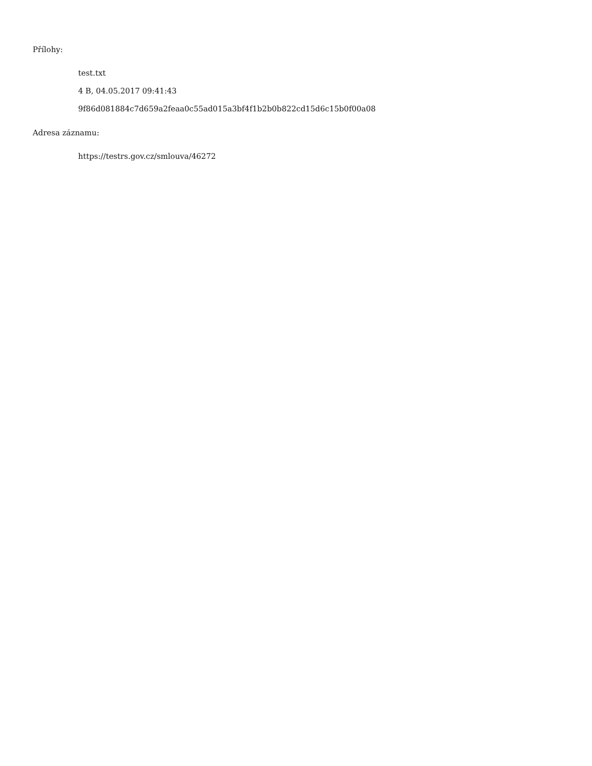Přílohy:
test.txt
4 B, 04.05.2017 09:41:43
9f86d081884c7d659a2feaa0c55ad015a3bf4f1b2b0b822cd15d6c15b0f00a08
Adresa záznamu:
https://testrs.gov.cz/smlouva/46272